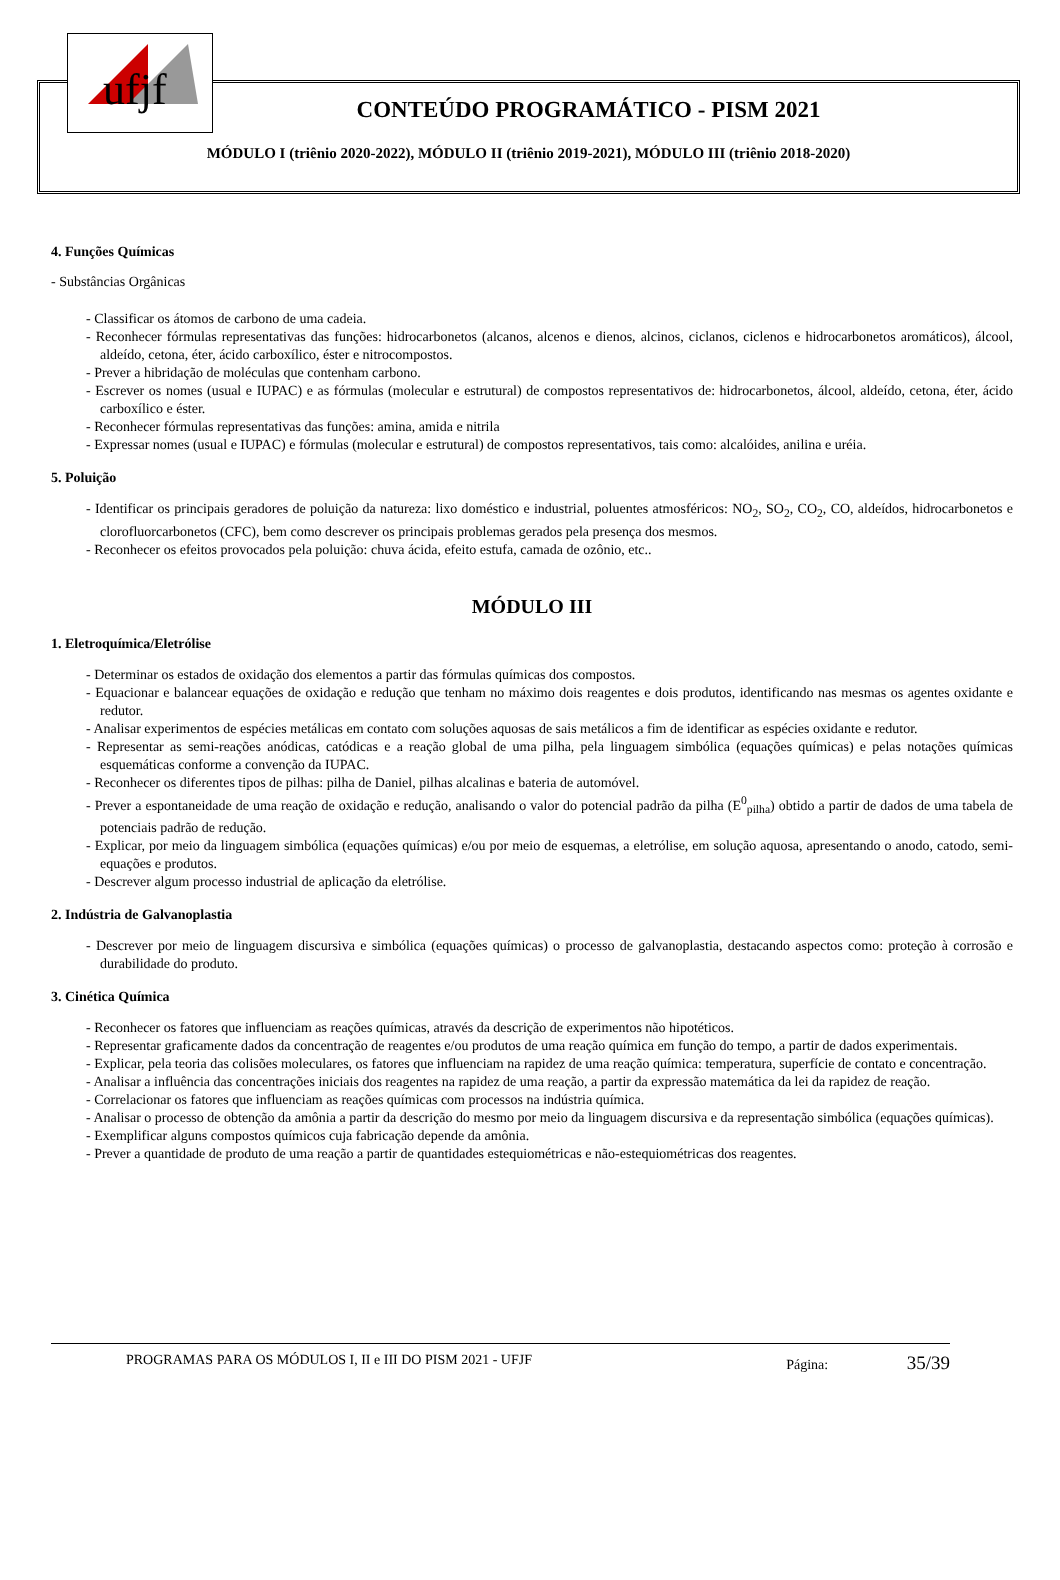ufjf
CONTEÚDO PROGRAMÁTICO - PISM 2021
MÓDULO I (triênio 2020-2022), MÓDULO II (triênio 2019-2021), MÓDULO III (triênio 2018-2020)
4. Funções Químicas
- Substâncias Orgânicas
- Classificar os átomos de carbono de uma cadeia.
- Reconhecer fórmulas representativas das funções: hidrocarbonetos (alcanos, alcenos e dienos, alcinos, ciclanos, ciclenos e hidrocarbonetos aromáticos), álcool, aldeído, cetona, éter, ácido carboxílico, éster e nitrocompostos.
- Prever a hibridação de moléculas que contenham carbono.
- Escrever os nomes (usual e IUPAC) e as fórmulas (molecular e estrutural) de compostos representativos de: hidrocarbonetos, álcool, aldeído, cetona, éter, ácido carboxílico e éster.
- Reconhecer fórmulas representativas das funções: amina, amida e nitrila
- Expressar nomes (usual e IUPAC) e fórmulas (molecular e estrutural) de compostos representativos, tais como: alcalóides, anilina e uréia.
5. Poluição
- Identificar os principais geradores de poluição da natureza: lixo doméstico e industrial, poluentes atmosféricos: NO<sub>2</sub>, SO<sub>2</sub>, CO<sub>2</sub>, CO, aldeídos, hidrocarbonetos e clorofluorcarbonetos (CFC), bem como descrever os principais problemas gerados pela presença dos mesmos.
- Reconhecer os efeitos provocados pela poluição: chuva ácida, efeito estufa, camada de ozônio, etc..
MÓDULO III
1. Eletroquímica/Eletrólise
- Determinar os estados de oxidação dos elementos a partir das fórmulas químicas dos compostos.
- Equacionar e balancear equações de oxidação e redução que tenham no máximo dois reagentes e dois produtos, identificando nas mesmas os agentes oxidante e redutor.
- Analisar experimentos de espécies metálicas em contato com soluções aquosas de sais metálicos a fim de identificar as espécies oxidante e redutor.
- Representar as semi-reações anódicas, catódicas e a reação global de uma pilha, pela linguagem simbólica (equações químicas) e pelas notações químicas esquemáticas conforme a convenção da IUPAC.
- Reconhecer os diferentes tipos de pilhas: pilha de Daniel, pilhas alcalinas e bateria de automóvel.
- Prever a espontaneidade de uma reação de oxidação e redução, analisando o valor do potencial padrão da pilha (E<sup>0</sup><sub>pilha</sub>) obtido a partir de dados de uma tabela de potenciais padrão de redução.
- Explicar, por meio da linguagem simbólica (equações químicas) e/ou por meio de esquemas, a eletrólise, em solução aquosa, apresentando o anodo, catodo, semi-equações e produtos.
- Descrever algum processo industrial de aplicação da eletrólise.
2. Indústria de Galvanoplastia
- Descrever por meio de linguagem discursiva e simbólica (equações químicas) o processo de galvanoplastia, destacando aspectos como: proteção à corrosão e durabilidade do produto.
3. Cinética Química
- Reconhecer os fatores que influenciam as reações químicas, através da descrição de experimentos não hipotéticos.
- Representar graficamente dados da concentração de reagentes e/ou produtos de uma reação química em função do tempo, a partir de dados experimentais.
- Explicar, pela teoria das colisões moleculares, os fatores que influenciam na rapidez de uma reação química: temperatura, superfície de contato e concentração.
- Analisar a influência das concentrações iniciais dos reagentes na rapidez de uma reação, a partir da expressão matemática da lei da rapidez de reação.
- Correlacionar os fatores que influenciam as reações químicas com processos na indústria química.
- Analisar o processo de obtenção da amônia a partir da descrição do mesmo por meio da linguagem discursiva e da representação simbólica (equações químicas).
- Exemplificar alguns compostos químicos cuja fabricação depende da amônia.
- Prever a quantidade de produto de uma reação a partir de quantidades estequiométricas e não-estequiométricas dos reagentes.
PROGRAMAS PARA OS MÓDULOS I, II e III DO PISM 2021 - UFJF Página: 35/39